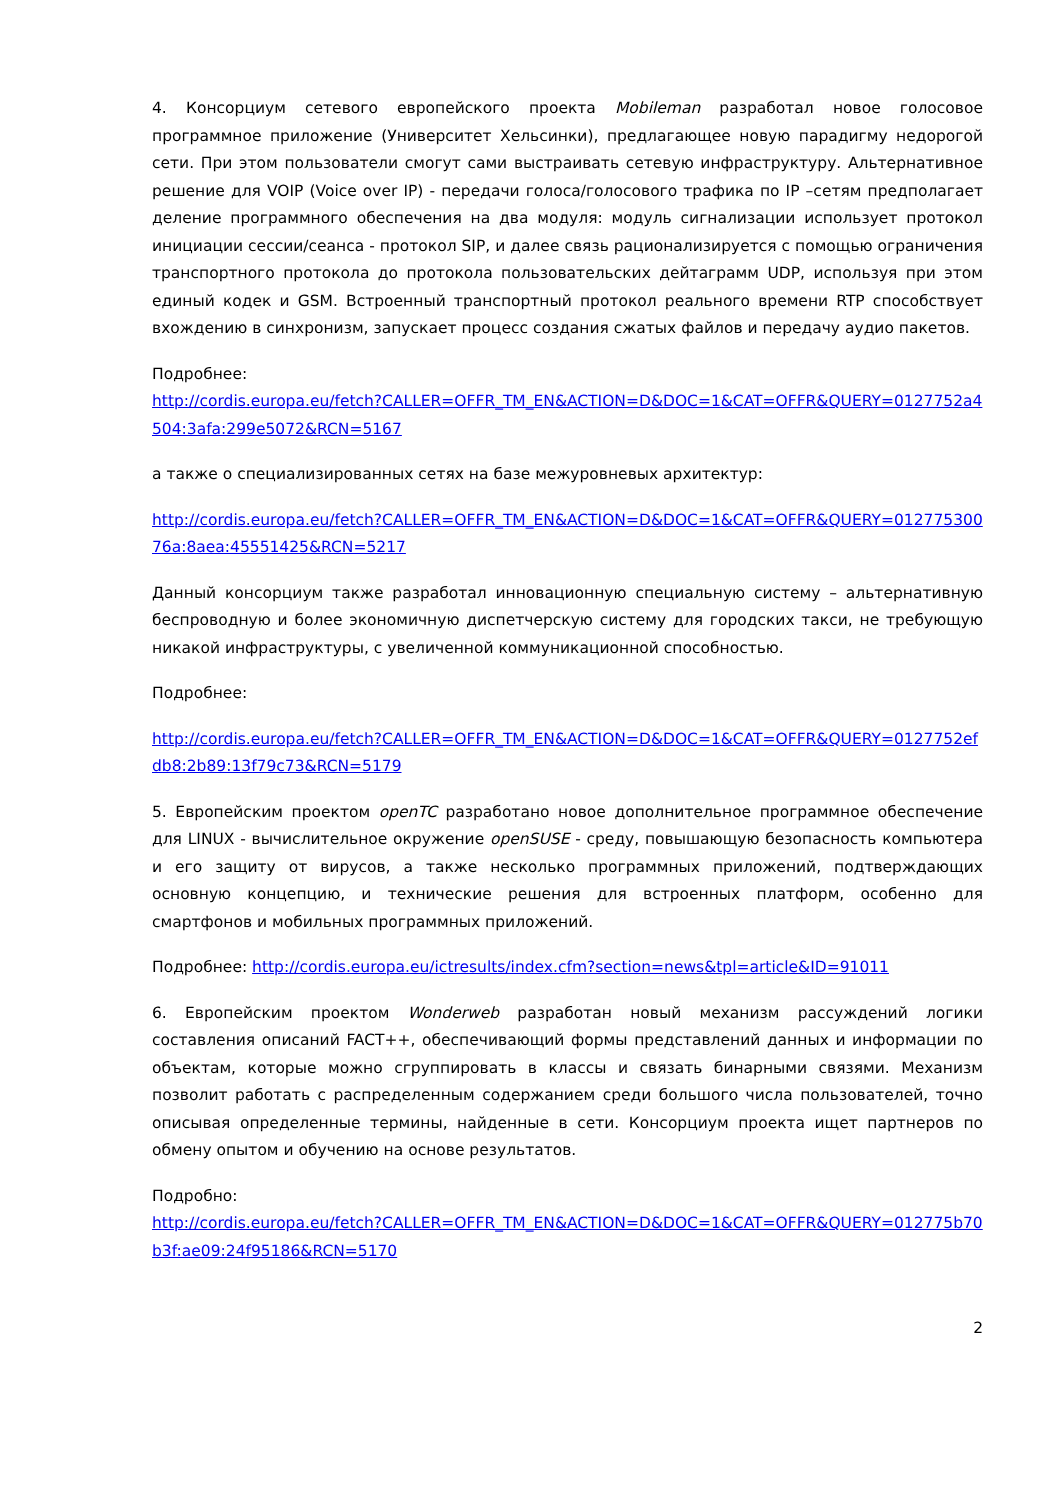4. Консорциум сетевого европейского проекта Mobileman разработал новое голосовое программное приложение (Университет Хельсинки), предлагающее новую парадигму недорогой сети. При этом пользователи смогут сами выстраивать сетевую инфраструктуру. Альтернативное решение для VOIP (Voice over IP) - передачи голоса/голосового трафика по IP –сетям предполагает деление программного обеспечения на два модуля: модуль сигнализации использует протокол инициации сессии/сеанса - протокол SIP, и далее связь рационализируется с помощью ограничения транспортного протокола до протокола пользовательских дейтаграмм UDP, используя при этом единый кодек и GSM. Встроенный транспортный протокол реального времени RTP способствует вхождению в синхронизм, запускает процесс создания сжатых файлов и передачу аудио пакетов.
Подробнее:
http://cordis.europa.eu/fetch?CALLER=OFFR_TM_EN&ACTION=D&DOC=1&CAT=OFFR&QUERY=0127752a4504:3afa:299e5072&RCN=5167
а также о специализированных сетях на базе межуровневых архитектур:
http://cordis.europa.eu/fetch?CALLER=OFFR_TM_EN&ACTION=D&DOC=1&CAT=OFFR&QUERY=01277530076a:8aea:45551425&RCN=5217
Данный консорциум также разработал инновационную специальную систему – альтернативную беспроводную и более экономичную диспетчерскую систему для городских такси, не требующую никакой инфраструктуры, с увеличенной коммуникационной способностью.
Подробнее:
http://cordis.europa.eu/fetch?CALLER=OFFR_TM_EN&ACTION=D&DOC=1&CAT=OFFR&QUERY=0127752efdb8:2b89:13f79c73&RCN=5179
5. Европейским проектом openTC разработано новое дополнительное программное обеспечение для LINUX - вычислительное окружение openSUSE - среду, повышающую безопасность компьютера и его защиту от вирусов, а также несколько программных приложений, подтверждающих основную концепцию, и технические решения для встроенных платформ, особенно для смартфонов и мобильных программных приложений.
Подробнее: http://cordis.europa.eu/ictresults/index.cfm?section=news&tpl=article&ID=91011
6. Европейским проектом Wonderweb разработан новый механизм рассуждений логики составления описаний FACT++, обеспечивающий формы представлений данных и информации по объектам, которые можно сгруппировать в классы и связать бинарными связями. Механизм позволит работать с распределенным содержанием среди большого числа пользователей, точно описывая определенные термины, найденные в сети. Консорциум проекта ищет партнеров по обмену опытом и обучению на основе результатов.
Подробно:
http://cordis.europa.eu/fetch?CALLER=OFFR_TM_EN&ACTION=D&DOC=1&CAT=OFFR&QUERY=012775b70b3f:ae09:24f95186&RCN=5170
2